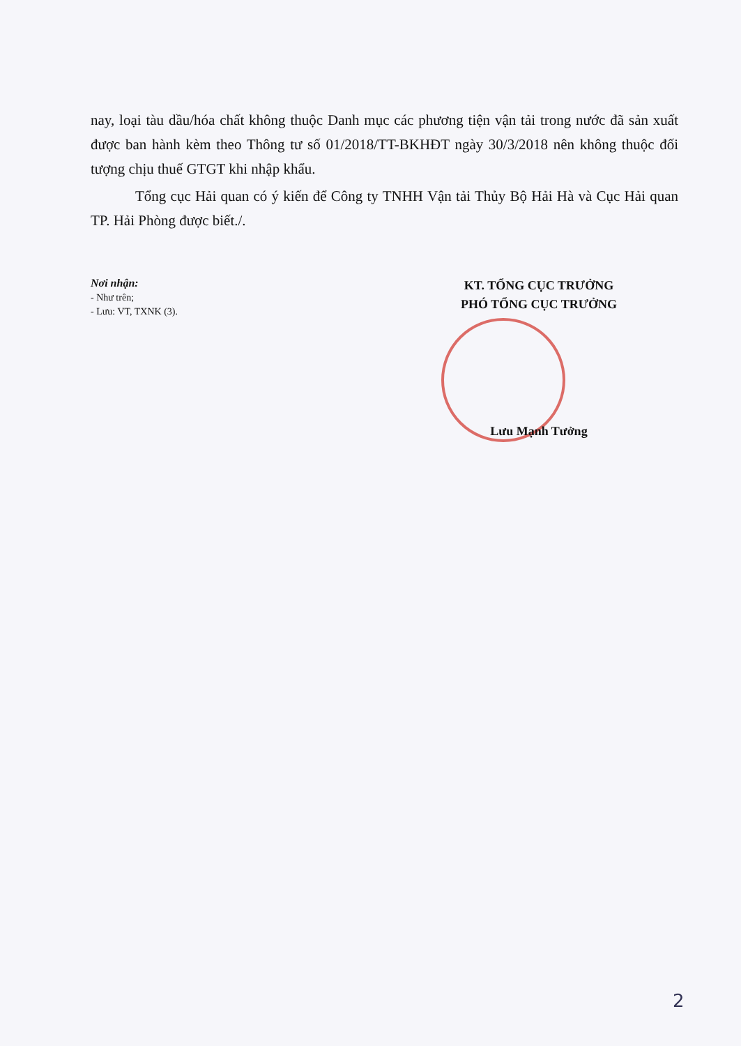nay, loại tàu dầu/hóa chất không thuộc Danh mục các phương tiện vận tải trong nước đã sản xuất được ban hành kèm theo Thông tư số 01/2018/TT-BKHĐT ngày 30/3/2018 nên không thuộc đối tượng chịu thuế GTGT khi nhập khẩu.
Tổng cục Hải quan có ý kiến để Công ty TNHH Vận tải Thủy Bộ Hải Hà và Cục Hải quan TP. Hải Phòng được biết./.
Nơi nhận:
- Như trên;
- Lưu: VT, TXNK (3).
KT. TỔNG CỤC TRƯỞNG
PHÓ TỔNG CỤC TRƯỞNG
Lưu Mạnh Tưởng
2